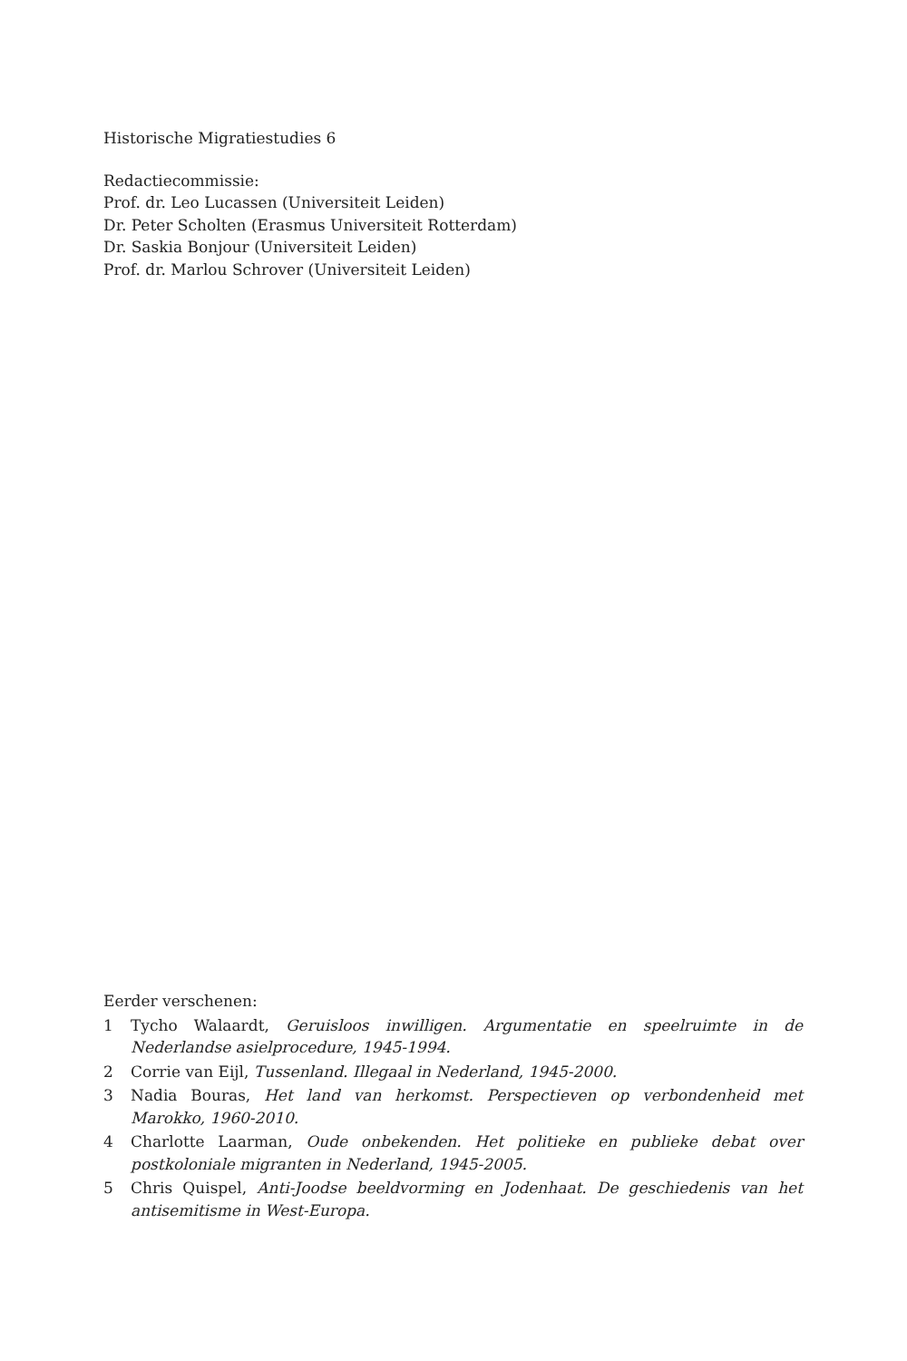Historische Migratiestudies 6
Redactiecommissie:
Prof. dr. Leo Lucassen (Universiteit Leiden)
Dr. Peter Scholten (Erasmus Universiteit Rotterdam)
Dr. Saskia Bonjour (Universiteit Leiden)
Prof. dr. Marlou Schrover (Universiteit Leiden)
Eerder verschenen:
1 Tycho Walaardt, Geruisloos inwilligen. Argumentatie en speelruimte in de Nederlandse asielprocedure, 1945-1994.
2 Corrie van Eijl, Tussenland. Illegaal in Nederland, 1945-2000.
3 Nadia Bouras, Het land van herkomst. Perspectieven op verbondenheid met Marokko, 1960-2010.
4 Charlotte Laarman, Oude onbekenden. Het politieke en publieke debat over postkoloniale migranten in Nederland, 1945-2005.
5 Chris Quispel, Anti-Joodse beeldvorming en Jodenhaat. De geschiedenis van het antisemitisme in West-Europa.